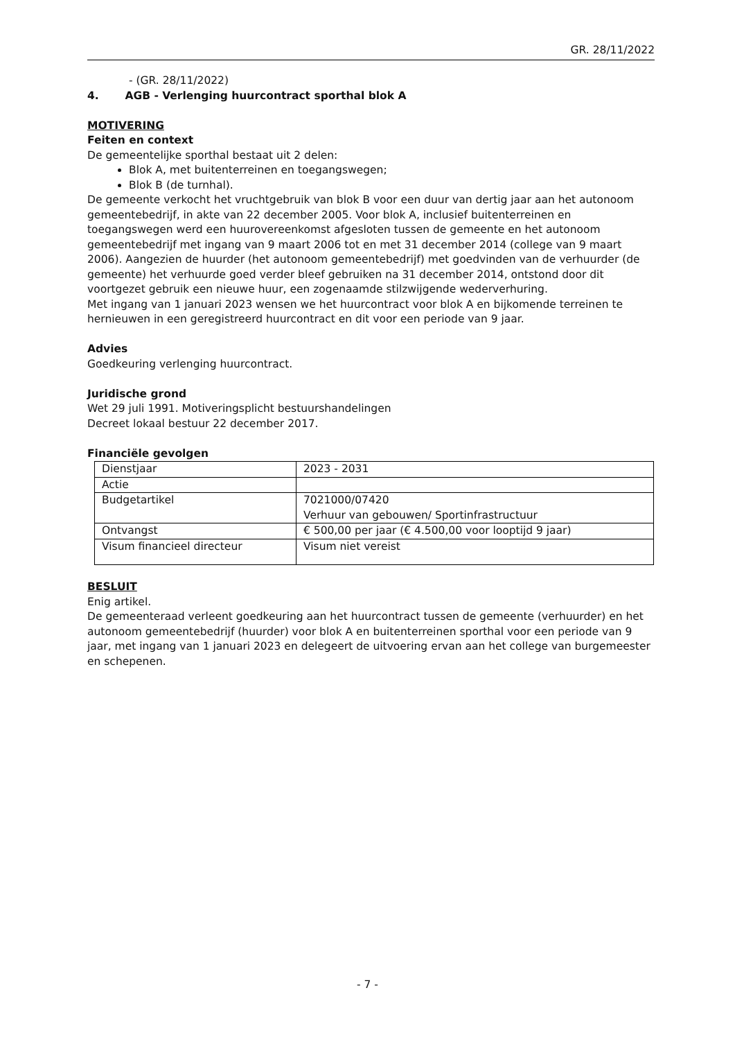GR. 28/11/2022
- (GR. 28/11/2022)
4. AGB - Verlenging huurcontract sporthal blok A
MOTIVERING
Feiten en context
De gemeentelijke sporthal bestaat uit 2 delen:
Blok A, met buitenterreinen en toegangswegen;
Blok B (de turnhal).
De gemeente verkocht het vruchtgebruik van blok B voor een duur van dertig jaar aan het autonoom gemeentebedrijf, in akte van 22 december 2005. Voor blok A, inclusief buitenterreinen en toegangswegen werd een huurovereenkomst afgesloten tussen de gemeente en het autonoom gemeentebedrijf met ingang van 9 maart 2006 tot en met 31 december 2014 (college van 9 maart 2006). Aangezien de huurder (het autonoom gemeentebedrijf) met goedvinden van de verhuurder (de gemeente) het verhuurde goed verder bleef gebruiken na 31 december 2014, ontstond door dit voortgezet gebruik een nieuwe huur, een zogenaamde stilzwijgende wederverhuring.
Met ingang van 1 januari 2023 wensen we het huurcontract voor blok A en bijkomende terreinen te hernieuwen in een geregistreerd huurcontract en dit voor een periode van 9 jaar.
Advies
Goedkeuring verlenging huurcontract.
Juridische grond
Wet 29 juli 1991. Motiveringsplicht bestuurshandelingen
Decreet lokaal bestuur 22 december 2017.
Financiële gevolgen
| Dienstjaar | 2023 - 2031 |
| Actie | |
| Budgetartikel | 7021000/07420 Verhuur van gebouwen/ Sportinfrastructuur |
| Ontvangst | € 500,00 per jaar (€ 4.500,00 voor looptijd 9 jaar) |
| Visum financieel directeur | Visum niet vereist |
BESLUIT
Enig artikel.
De gemeenteraad verleent goedkeuring aan het huurcontract tussen de gemeente (verhuurder) en het autonoom gemeentebedrijf (huurder) voor blok A en buitenterreinen sporthal voor een periode van 9 jaar, met ingang van 1 januari 2023 en delegeert de uitvoering ervan aan het college van burgemeester en schepenen.
- 7 -